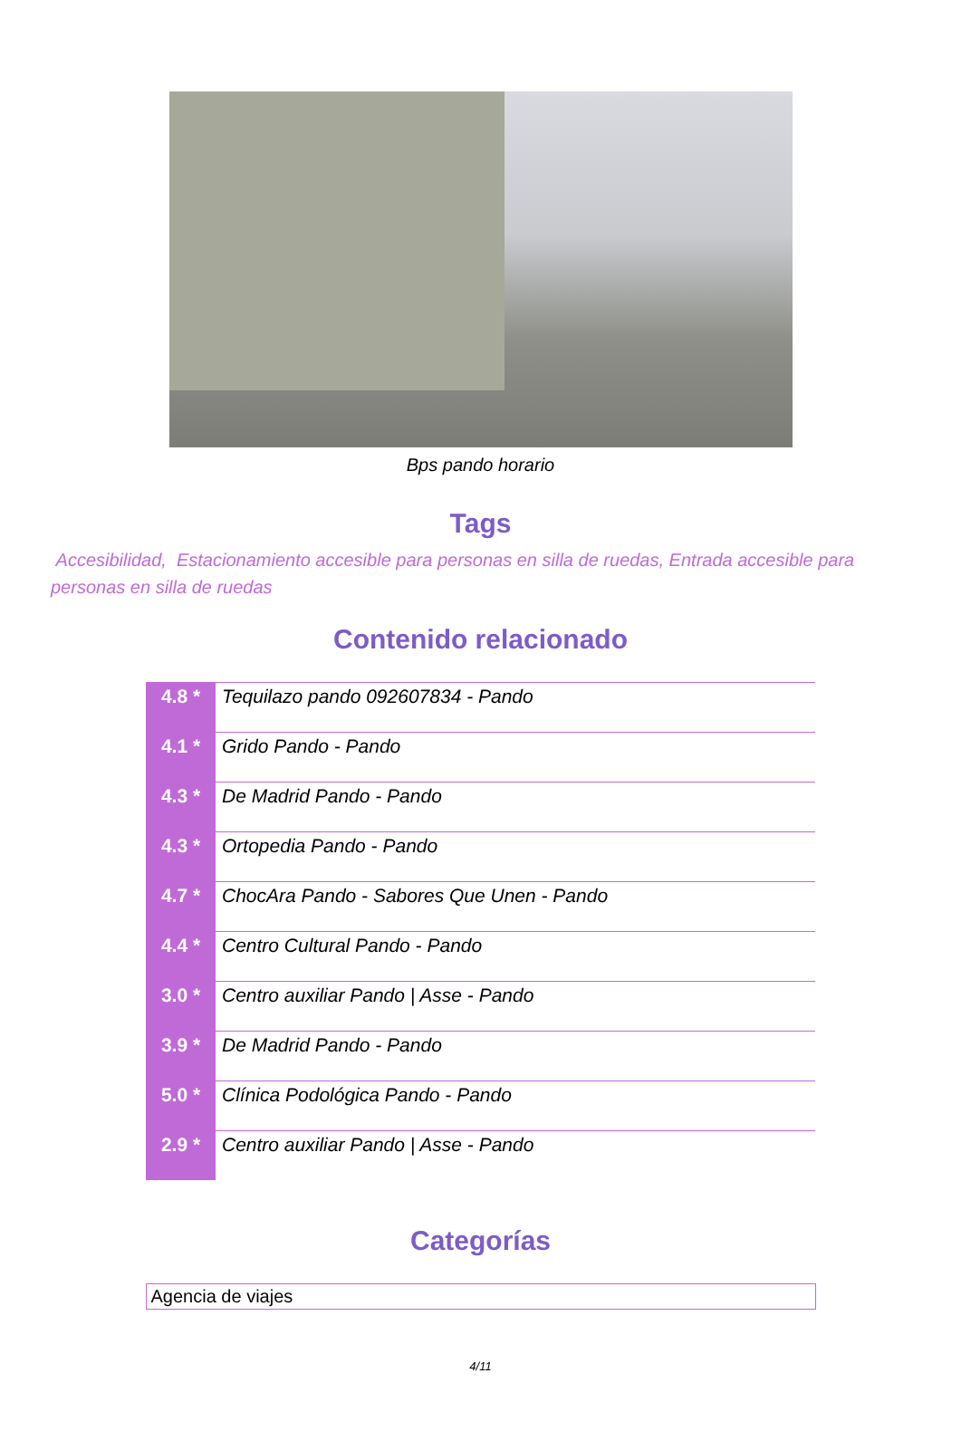Bps pando horario
Tags
Accesibilidad, Estacionamiento accesible para personas en silla de ruedas, Entrada accesible para personas en silla de ruedas
Contenido relacionado
| 4.8 * | Tequilazo pando 092607834 - Pando |
| 4.1 * | Grido Pando - Pando |
| 4.3 * | De Madrid Pando - Pando |
| 4.3 * | Ortopedia Pando - Pando |
| 4.7 * | ChocAra Pando - Sabores Que Unen - Pando |
| 4.4 * | Centro Cultural Pando - Pando |
| 3.0 * | Centro auxiliar Pando / Asse - Pando |
| 3.9 * | De Madrid Pando - Pando |
| 5.0 * | Clínica Podológica Pando - Pando |
| 2.9 * | Centro auxiliar Pando / Asse - Pando |
Categorías
Agencia de viajes
4/11